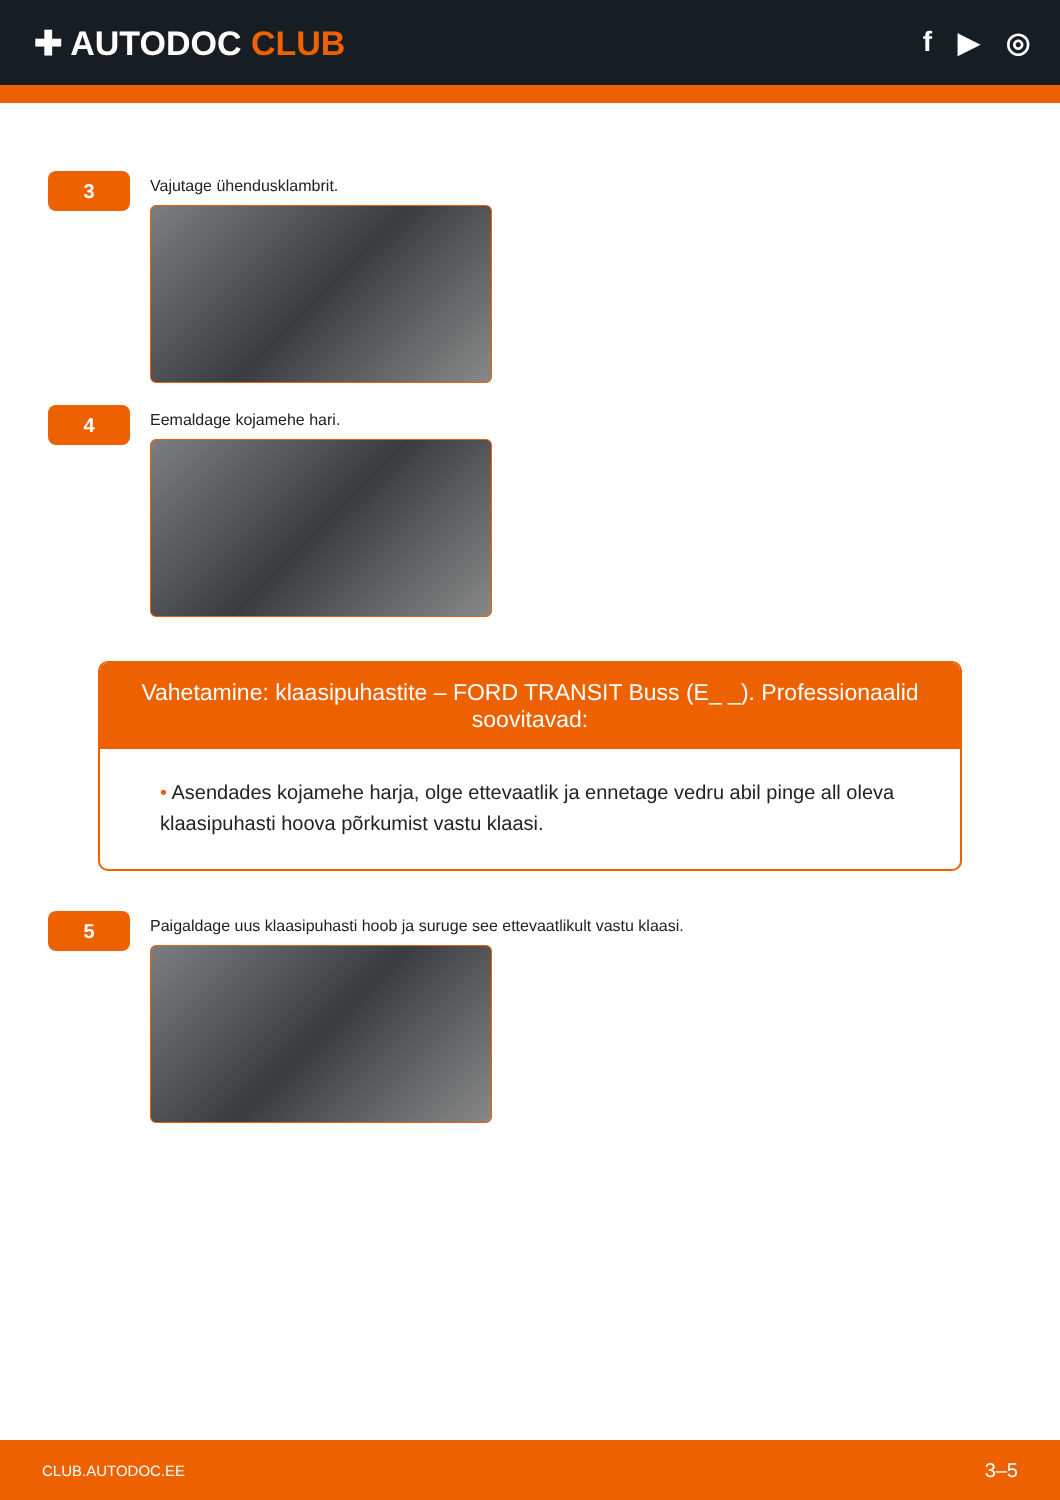✚ AUTODOC CLUB
f ▶ ◎
3
Vajutage ühendusklambrit.
4
Eemaldage kojamehe hari.
Vahetamine: klaasipuhastite – FORD TRANSIT Buss (E_ _). Professionaalid soovitavad:
• Asendades kojamehe harja, olge ettevaatlik ja ennetage vedru abil pinge all oleva klaasipuhasti hoova põrkumist vastu klaasi.
5
Paigaldage uus klaasipuhasti hoob ja suruge see ettevaatlikult vastu klaasi.
CLUB.AUTODOC.EE 3–5